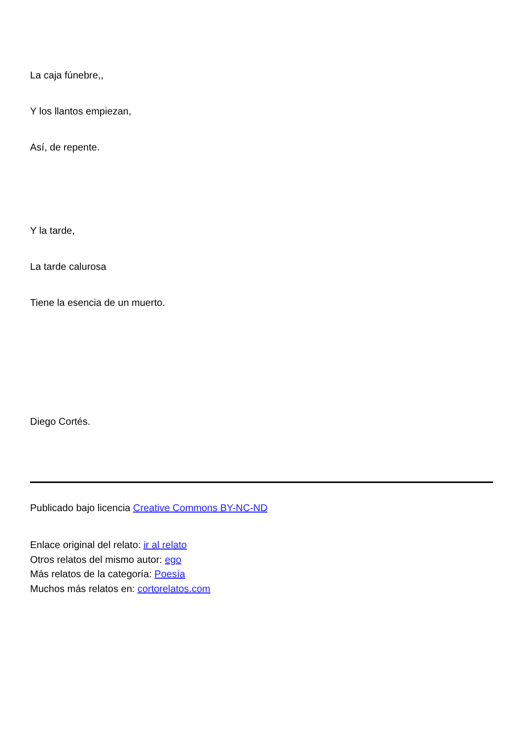La caja fúnebre,,
Y los llantos empiezan,
Así, de repente.
Y la tarde,
La tarde calurosa
Tiene la esencia de un muerto.
Diego Cortés.
Publicado bajo licencia Creative Commons BY-NC-ND
Enlace original del relato: ir al relato
Otros relatos del mismo autor: ego
Más relatos de la categoría: Poesía
Muchos más relatos en: cortorelatos.com